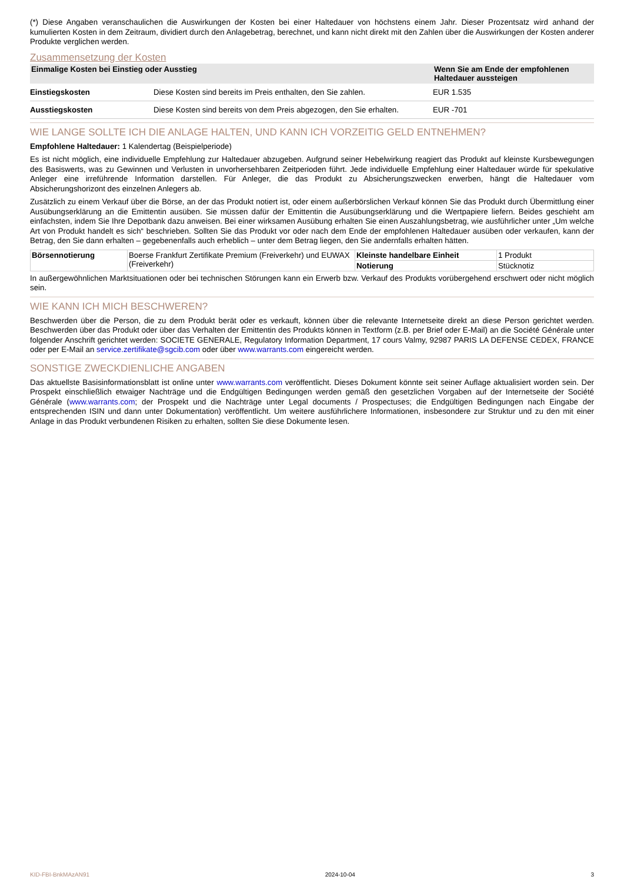(*) Diese Angaben veranschaulichen die Auswirkungen der Kosten bei einer Haltedauer von höchstens einem Jahr. Dieser Prozentsatz wird anhand der kumulierten Kosten in dem Zeitraum, dividiert durch den Anlagebetrag, berechnet, und kann nicht direkt mit den Zahlen über die Auswirkungen der Kosten anderer Produkte verglichen werden.
Zusammensetzung der Kosten
| Einmalige Kosten bei Einstieg oder Ausstieg | | Wenn Sie am Ende der empfohlenen Haltedauer aussteigen |
| --- | --- | --- |
| Einstiegskosten | Diese Kosten sind bereits im Preis enthalten, den Sie zahlen. | EUR 1.535 |
| Ausstiegskosten | Diese Kosten sind bereits von dem Preis abgezogen, den Sie erhalten. | EUR -701 |
WIE LANGE SOLLTE ICH DIE ANLAGE HALTEN, UND KANN ICH VORZEITIG GELD ENTNEHMEN?
Empfohlene Haltedauer: 1 Kalendertag (Beispielperiode)
Es ist nicht möglich, eine individuelle Empfehlung zur Haltedauer abzugeben. Aufgrund seiner Hebelwirkung reagiert das Produkt auf kleinste Kursbewegungen des Basiswerts, was zu Gewinnen und Verlusten in unvorhersehbaren Zeitperioden führt. Jede individuelle Empfehlung einer Haltedauer würde für spekulative Anleger eine irreführende Information darstellen. Für Anleger, die das Produkt zu Absicherungszwecken erwerben, hängt die Haltedauer vom Absicherungshorizont des einzelnen Anlegers ab.
Zusätzlich zu einem Verkauf über die Börse, an der das Produkt notiert ist, oder einem außerbörslichen Verkauf können Sie das Produkt durch Übermittlung einer Ausübungserklärung an die Emittentin ausüben. Sie müssen dafür der Emittentin die Ausübungserklärung und die Wertpapiere liefern. Beides geschieht am einfachsten, indem Sie Ihre Depotbank dazu anweisen. Bei einer wirksamen Ausübung erhalten Sie einen Auszahlungsbetrag, wie ausführlicher unter „Um welche Art von Produkt handelt es sich“ beschrieben. Sollten Sie das Produkt vor oder nach dem Ende der empfohlenen Haltedauer ausüben oder verkaufen, kann der Betrag, den Sie dann erhalten – gegebenenfalls auch erheblich – unter dem Betrag liegen, den Sie andernfalls erhalten hätten.
| Börsennotierung | Boerse Frankfurt Zertifikate Premium (Freiverkehr) und EUWAX (Freiverkehr) | Kleinste handelbare Einheit | 1 Produkt |
| | | Notierung | Stücknotiz |
In außergewöhnlichen Marktsituationen oder bei technischen Störungen kann ein Erwerb bzw. Verkauf des Produkts vorübergehend erschwert oder nicht möglich sein.
WIE KANN ICH MICH BESCHWEREN?
Beschwerden über die Person, die zu dem Produkt berät oder es verkauft, können über die relevante Internetseite direkt an diese Person gerichtet werden. Beschwerden über das Produkt oder über das Verhalten der Emittentin des Produkts können in Textform (z.B. per Brief oder E-Mail) an die Société Générale unter folgender Anschrift gerichtet werden: SOCIETE GENERALE, Regulatory Information Department, 17 cours Valmy, 92987 PARIS LA DEFENSE CEDEX, FRANCE oder per E-Mail an service.zertifikate@sgcib.com oder über www.warrants.com eingereicht werden.
SONSTIGE ZWECKDIENLICHE ANGABEN
Das aktuellste Basisinformationsblatt ist online unter www.warrants.com veröffentlicht. Dieses Dokument könnte seit seiner Auflage aktualisiert worden sein. Der Prospekt einschließlich etwaiger Nachträge und die Endgültigen Bedingungen werden gemäß den gesetzlichen Vorgaben auf der Internetseite der Société Générale (www.warrants.com; der Prospekt und die Nachträge unter Legal documents / Prospectuses; die Endgültigen Bedingungen nach Eingabe der entsprechenden ISIN und dann unter Dokumentation) veröffentlicht. Um weitere ausführlichere Informationen, insbesondere zur Struktur und zu den mit einer Anlage in das Produkt verbundenen Risiken zu erhalten, sollten Sie diese Dokumente lesen.
KID-FBI-BnkMAzAN91 2024-10-04 3